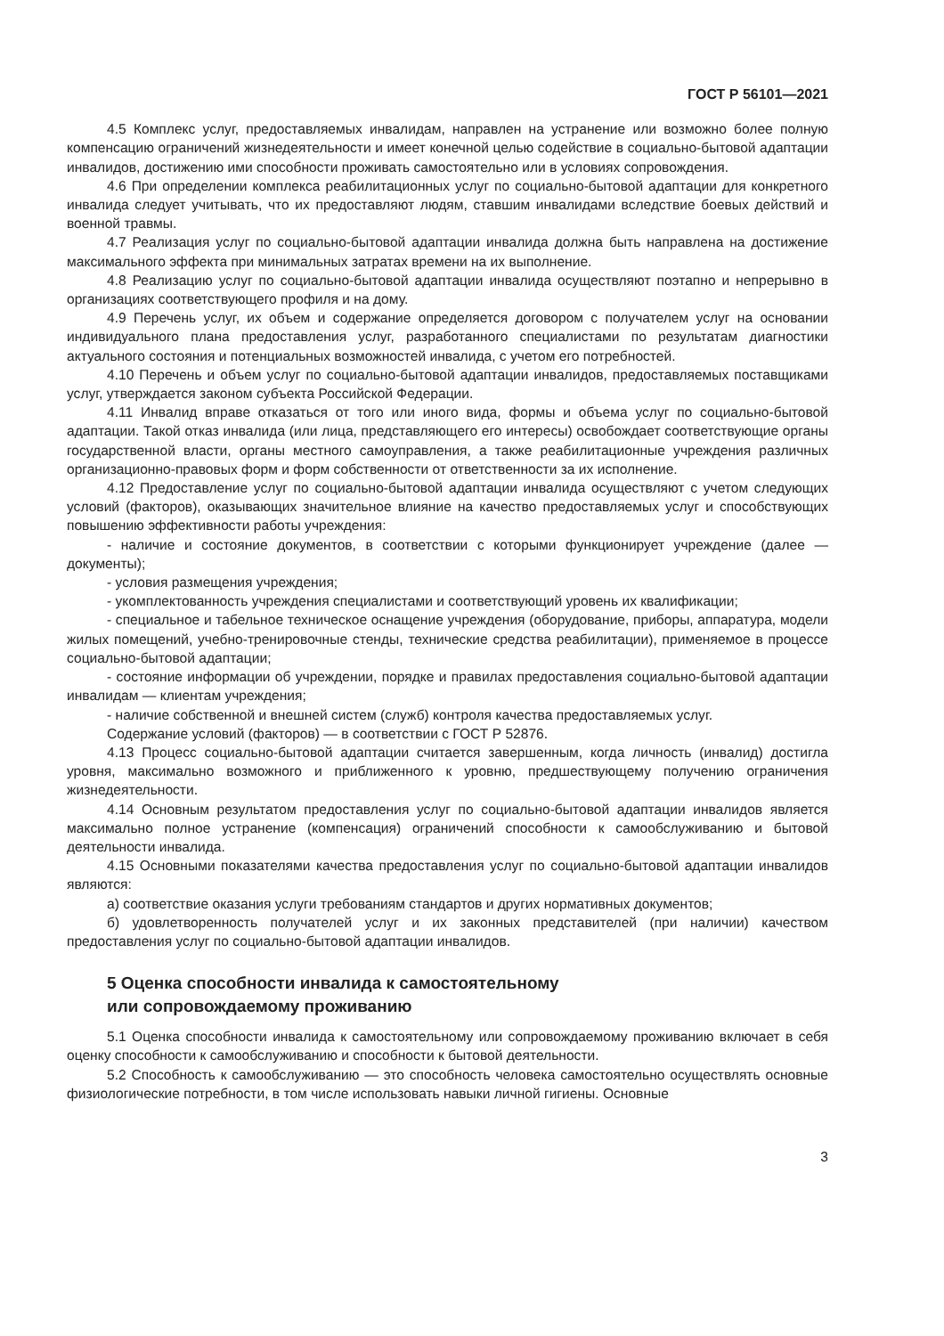ГОСТ Р 56101—2021
4.5 Комплекс услуг, предоставляемых инвалидам, направлен на устранение или возможно более полную компенсацию ограничений жизнедеятельности и имеет конечной целью содействие в социально-бытовой адаптации инвалидов, достижению ими способности проживать самостоятельно или в условиях сопровождения.
4.6 При определении комплекса реабилитационных услуг по социально-бытовой адаптации для конкретного инвалида следует учитывать, что их предоставляют людям, ставшим инвалидами вследствие боевых действий и военной травмы.
4.7 Реализация услуг по социально-бытовой адаптации инвалида должна быть направлена на достижение максимального эффекта при минимальных затратах времени на их выполнение.
4.8 Реализацию услуг по социально-бытовой адаптации инвалида осуществляют поэтапно и непрерывно в организациях соответствующего профиля и на дому.
4.9 Перечень услуг, их объем и содержание определяется договором с получателем услуг на основании индивидуального плана предоставления услуг, разработанного специалистами по результатам диагностики актуального состояния и потенциальных возможностей инвалида, с учетом его потребностей.
4.10 Перечень и объем услуг по социально-бытовой адаптации инвалидов, предоставляемых поставщиками услуг, утверждается законом субъекта Российской Федерации.
4.11 Инвалид вправе отказаться от того или иного вида, формы и объема услуг по социально-бытовой адаптации. Такой отказ инвалида (или лица, представляющего его интересы) освобождает соответствующие органы государственной власти, органы местного самоуправления, а также реабилитационные учреждения различных организационно-правовых форм и форм собственности от ответственности за их исполнение.
4.12 Предоставление услуг по социально-бытовой адаптации инвалида осуществляют с учетом следующих условий (факторов), оказывающих значительное влияние на качество предоставляемых услуг и способствующих повышению эффективности работы учреждения:
- наличие и состояние документов, в соответствии с которыми функционирует учреждение (далее — документы);
- условия размещения учреждения;
- укомплектованность учреждения специалистами и соответствующий уровень их квалификации;
- специальное и табельное техническое оснащение учреждения (оборудование, приборы, аппаратура, модели жилых помещений, учебно-тренировочные стенды, технические средства реабилитации), применяемое в процессе социально-бытовой адаптации;
- состояние информации об учреждении, порядке и правилах предоставления социально-бытовой адаптации инвалидам — клиентам учреждения;
- наличие собственной и внешней систем (служб) контроля качества предоставляемых услуг.
Содержание условий (факторов) — в соответствии с ГОСТ Р 52876.
4.13 Процесс социально-бытовой адаптации считается завершенным, когда личность (инвалид) достигла уровня, максимально возможного и приближенного к уровню, предшествующему получению ограничения жизнедеятельности.
4.14 Основным результатом предоставления услуг по социально-бытовой адаптации инвалидов является максимально полное устранение (компенсация) ограничений способности к самообслуживанию и бытовой деятельности инвалида.
4.15 Основными показателями качества предоставления услуг по социально-бытовой адаптации инвалидов являются:
а) соответствие оказания услуги требованиям стандартов и других нормативных документов;
б) удовлетворенность получателей услуг и их законных представителей (при наличии) качеством предоставления услуг по социально-бытовой адаптации инвалидов.
5 Оценка способности инвалида к самостоятельному
или сопровождаемому проживанию
5.1 Оценка способности инвалида к самостоятельному или сопровождаемому проживанию включает в себя оценку способности к самообслуживанию и способности к бытовой деятельности.
5.2 Способность к самообслуживанию — это способность человека самостоятельно осуществлять основные физиологические потребности, в том числе использовать навыки личной гигиены. Основные
3